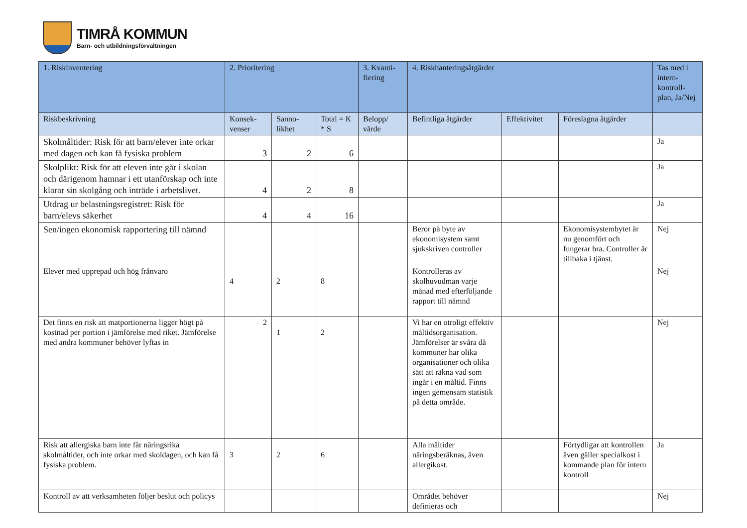TIMRÅ KOMMUN
Barn- och utbildningsförvaltningen
| 1. Riskinventering | 2. Prioritering | | | 3. Kvanti-fiering | 4. Riskhanteringsåtgärder | | | Tas med i intern-kontroll-plan, Ja/Nej |
| --- | --- | --- | --- | --- | --- | --- | --- | --- |
| Riskbeskrivning | Konsek-venser | Sanno-likhet | Total = K * S | Belopp/ värde | Befintliga åtgärder | Effektivitet | Föreslagna åtgärder | |
| Skolmåltider: Risk för att barn/elever inte orkar med dagen och kan få fysiska problem | 3 | 2 | 6 | | | | | Ja |
| Skolplikt: Risk för att eleven inte går i skolan och därigenom hamnar i ett utanförskap och inte klarar sin skolgång och inträde i arbetslivet. | 4 | 2 | 8 | | | | | Ja |
| Utdrag ur belastningsregistret: Risk för barn/elevs säkerhet | 4 | 4 | 16 | | | | | Ja |
| Sen/ingen ekonomisk rapportering till nämnd | | | | | Beror på byte av ekonomisystem samt sjukskriven controller | | Ekonomisystembytet är nu genomfört och fungerar bra. Controller är tillbaka i tjänst. | Nej |
| Elever med upprepad och hög frånvaro | 4 | 2 | 8 | | Kontrolleras av skolhuvudman varje månad med efterföljande rapport till nämnd | | | Nej |
| Det finns en risk att matportionerna ligger högt på kostnad per portion i jämförelse med riket. Jämförelse med andra kommuner behöver lyftas in | 2 | 1 | 2 | | Vi har en otroligt effektiv måltidsorganisation. Jämförelser är svåra då kommuner har olika organisationer och olika sätt att räkna vad som ingår i en måltid. Finns ingen gemensam statistik på detta område. | | | Nej |
| Risk att allergiska barn inte får näringsrika skolmåltider, och inte orkar med skoldagen, och kan få fysiska problem. | 3 | 2 | 6 | | Alla måltider näringsberäknas, även allergikost. | | Förtydligar att kontrollen även gäller specialkost i kommande plan för intern kontroll | Ja |
| Kontroll av att verksamheten följer beslut och policys | | | | | Området behöver definieras och | | | Nej |